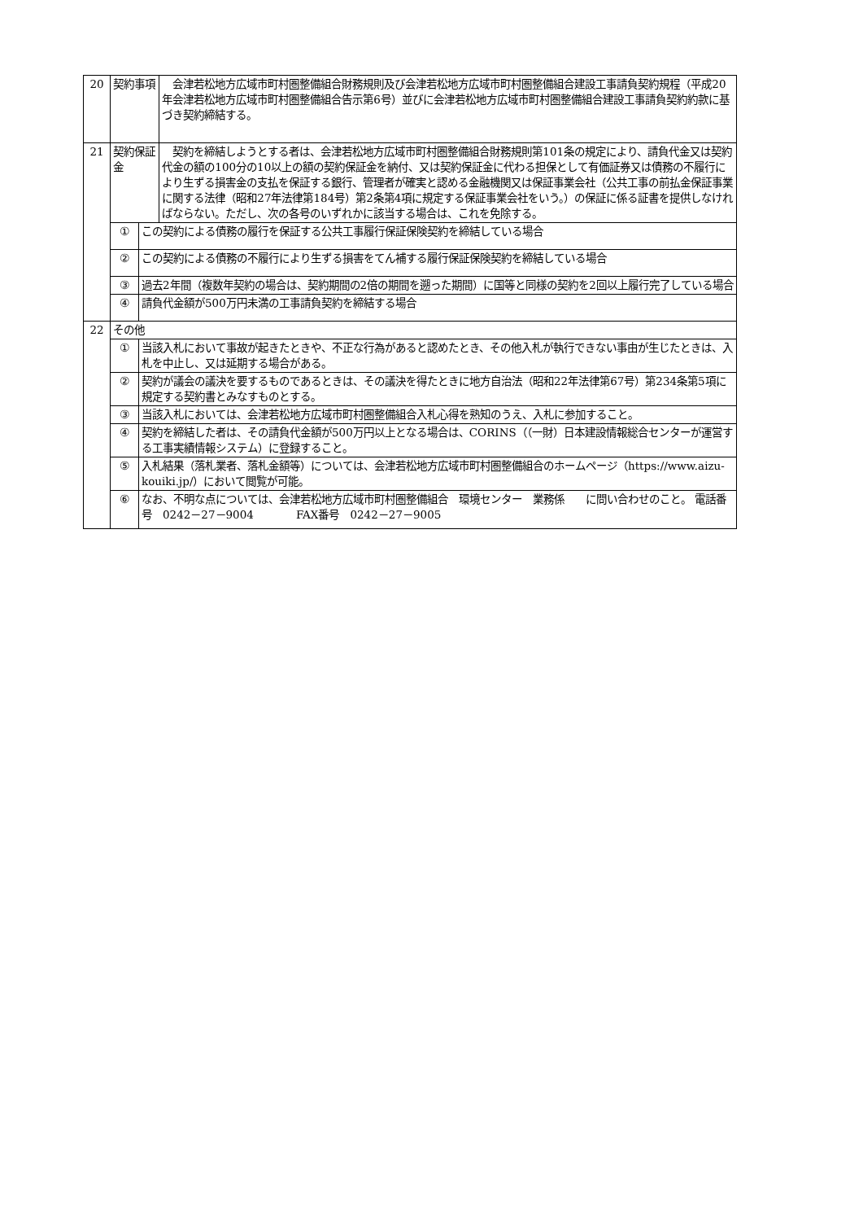| 20 | 契約事項 | | 会津若松地方広域市町村圏整備組合財務規則及び会津若松地方広域市町村圏整備組合建設工事請負契約規程（平成20年会津若松地方広域市町村圏整備組合告示第6号）並びに会津若松地方広域市町村圏整備組合建設工事請負契約約款に基づき契約締結する。 |
| 21 | 契約保証金 | | 契約を締結しようとする者は、会津若松地方広域市町村圏整備組合財務規則第101条の規定により、請負代金又は契約代金の額の100分の10以上の額の契約保証金を納付、又は契約保証金に代わる担保として有価証券又は債務の不履行により生ずる損害金の支払を保証する銀行、管理者が確実と認める金融機関又は保証事業会社（公共工事の前払金保証事業に関する法律（昭和27年法律第184号）第2条第4項に規定する保証事業会社をいう。）の保証に係る証書を提供しなければならない。ただし、次の各号のいずれかに該当する場合は、これを免除する。 |
| | ① | この契約による債務の履行を保証する公共工事履行保証保険契約を締結している場合 | |
| | ② | この契約による債務の不履行により生ずる損害をてん補する履行保証保険契約を締結している場合 | |
| | ③ | 過去2年間（複数年契約の場合は、契約期間の2倍の期間を遡った期間）に国等と同様の契約を2回以上履行完了している場合 | |
| | ④ | 請負代金額が500万円未満の工事請負契約を締結する場合 | |
| 22 | その他 | | |
| | ① | 当該入札において事故が起きたときや、不正な行為があると認めたとき、その他入札が執行できない事由が生じたときは、入札を中止し、又は延期する場合がある。 | |
| | ② | 契約が議会の議決を要するものであるときは、その議決を得たときに地方自治法（昭和22年法律第67号）第234条第5項に規定する契約書とみなすものとする。 | |
| | ③ | 当該入札においては、会津若松地方広域市町村圏整備組合入札心得を熟知のうえ、入札に参加すること。 | |
| | ④ | 契約を締結した者は、その請負代金額が500万円以上となる場合は、CORINS（（一財）日本建設情報総合センターが運営する工事実績情報システム）に登録すること。 | |
| | ⑤ | 入札結果（落札業者、落札金額等）については、会津若松地方広域市町村圏整備組合のホームページ（https://www.aizu-kouiki.jp/）において閲覧が可能。 | |
| | ⑥ | なお、不明な点については、会津若松地方広域市町村圏整備組合 環境センター 業務係 に問い合わせのこと。 電話番号 0242－27－9004 FAX番号 0242－27－9005 | |